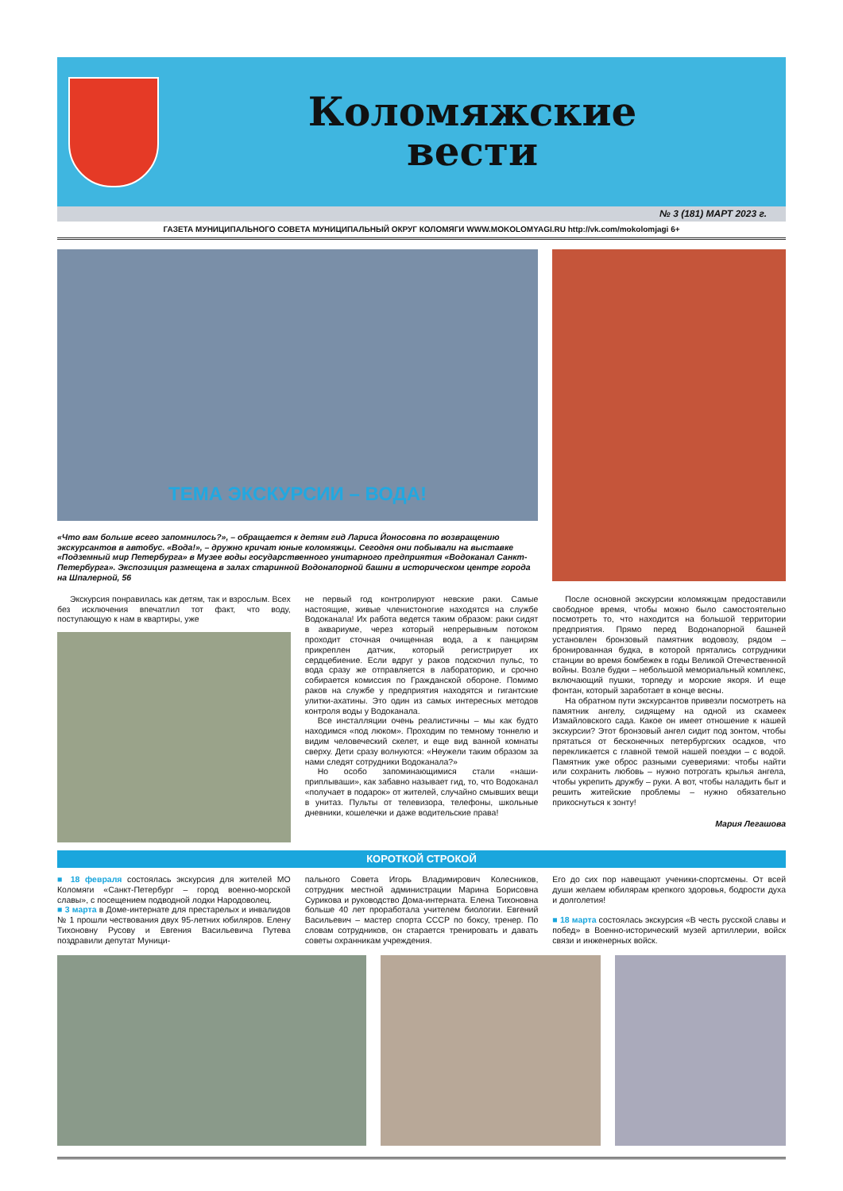Коломяжские
вести
№ 3 (181) МАРТ 2023 г.
ГАЗЕТА МУНИЦИПАЛЬНОГО СОВЕТА МУНИЦИПАЛЬНЫЙ ОКРУГ КОЛОМЯГИ WWW.MOKOLOMYAGI.RU http://vk.com/mokolomjagi 6+
ТЕМА ЭКСКУРСИИ – ВОДА!
«Что вам больше всего запомнилось?», – обращается к детям гид Лариса Йоносовна по возвращению экскурсантов в автобус. «Вода!», – дружно кричат юные коломяжцы. Сегодня они побывали на выставке «Подземный мир Петербурга» в Музее воды государственного унитарного предприятия «Водоканал Санкт-Петербурга». Экспозиция размещена в залах старинной Водонапорной башни в историческом центре города на Шпалерной, 56
Экскурсия понравилась как детям, так и взрослым. Всех без исключения впечатлил тот факт, что воду, поступающую к нам в квартиры, уже
не первый год контролируют невские раки. Самые настоящие, живые членистоногие находятся на службе Водоканала! Их работа ведется таким образом: раки сидят в аквариуме, через который непрерывным потоком проходит сточная очищенная вода, а к панцирям прикреплен датчик, который регистрирует их сердцебиение. Если вдруг у раков подскочил пульс, то вода сразу же отправляется в лабораторию, и срочно собирается комиссия по Гражданской обороне. Помимо раков на службе у предприятия находятся и гигантские улитки-ахатины. Это один из самых интересных методов контроля воды у Водоканала.
Все инсталляции очень реалистичны – мы как будто находимся «под люком». Проходим по темному тоннелю и видим человеческий скелет, и еще вид ванной комнаты сверху. Дети сразу волнуются: «Неужели таким образом за нами следят сотрудники Водоканала?»
Но особо запоминающимися стали «наши-приплываши», как забавно называет гид, то, что Водоканал «получает в подарок» от жителей, случайно смывших вещи в унитаз. Пульты от телевизора, телефоны, школьные дневники, кошелечки и даже водительские права!
После основной экскурсии коломяжцам предоставили свободное время, чтобы можно было самостоятельно посмотреть то, что находится на большой территории предприятия. Прямо перед Водонапорной башней установлен бронзовый памятник водовозу, рядом – бронированная будка, в которой прятались сотрудники станции во время бомбежек в годы Великой Отечественной войны. Возле будки – небольшой мемориальный комплекс, включающий пушки, торпеду и морские якоря. И еще фонтан, который заработает в конце весны.
На обратном пути экскурсантов привезли посмотреть на памятник ангелу, сидящему на одной из скамеек Измайловского сада. Какое он имеет отношение к нашей экскурсии? Этот бронзовый ангел сидит под зонтом, чтобы прятаться от бесконечных петербургских осадков, что перекликается с главной темой нашей поездки – с водой. Памятник уже оброс разными суевериями: чтобы найти или сохранить любовь – нужно потрогать крылья ангела, чтобы укрепить дружбу – руки. А вот, чтобы наладить быт и решить житейские проблемы – нужно обязательно прикоснуться к зонту!
Мария Легашова
КОРОТКОЙ СТРОКОЙ
■ 18 февраля состоялась экскурсия для жителей МО Коломяги «Санкт-Петербург – город военно-морской славы», с посещением подводной лодки Народоволец.
■ 3 марта в Доме-интернате для престарелых и инвалидов № 1 прошли чествования двух 95-летних юбиляров. Елену Тихоновну Русову и Евгения Васильевича Путева поздравили депутат Муници-
пального Совета Игорь Владимирович Колесников, сотрудник местной администрации Марина Борисовна Сурикова и руководство Дома-интерната. Елена Тихоновна больше 40 лет проработала учителем биологии. Евгений Васильевич – мастер спорта СССР по боксу, тренер. По словам сотрудников, он старается тренировать и давать советы охранникам учреждения.
Его до сих пор навещают ученики-спортсмены. От всей души желаем юбилярам крепкого здоровья, бодрости духа и долголетия!
■ 18 марта состоялась экскурсия «В честь русской славы и побед» в Военно-исторический музей артиллерии, войск связи и инженерных войск.